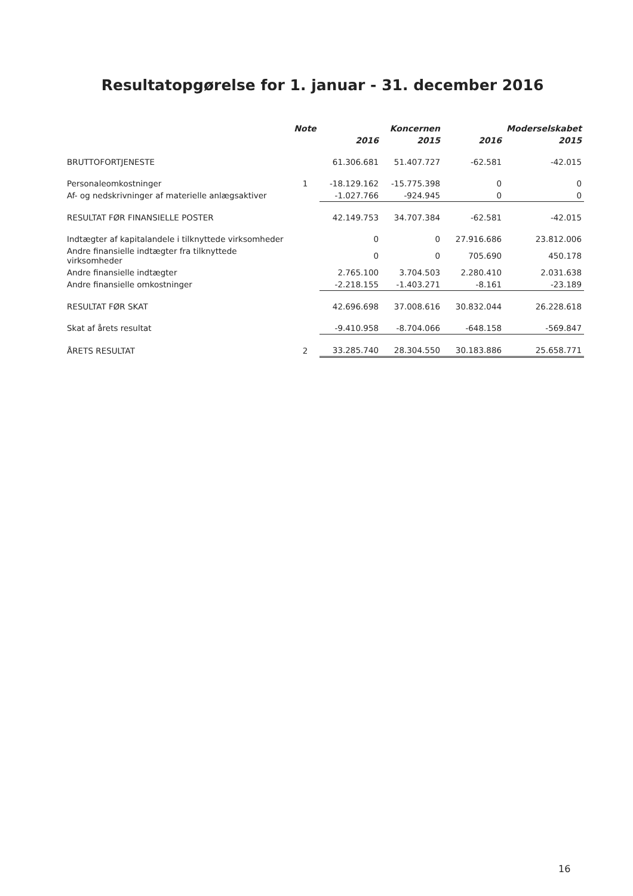Resultatopgørelse for 1. januar - 31. december 2016
| | Note | | Koncernen | | Moderselskabet |
| --- | --- | --- | --- | --- | --- |
| | | 2016 | 2015 | 2016 | 2015 |
| BRUTTOFORTJENESTE | | 61.306.681 | 51.407.727 | -62.581 | -42.015 |
| Personaleomkostninger | 1 | -18.129.162 | -15.775.398 | 0 | 0 |
| Af- og nedskrivninger af materielle anlægsaktiver | | -1.027.766 | -924.945 | 0 | 0 |
| RESULTAT FØR FINANSIELLE POSTER | | 42.149.753 | 34.707.384 | -62.581 | -42.015 |
| Indtægter af kapitalandele i tilknyttede virksomheder | | 0 | 0 | 27.916.686 | 23.812.006 |
| Andre finansielle indtægter fra tilknyttede virksomheder | | 0 | 0 | 705.690 | 450.178 |
| Andre finansielle indtægter | | 2.765.100 | 3.704.503 | 2.280.410 | 2.031.638 |
| Andre finansielle omkostninger | | -2.218.155 | -1.403.271 | -8.161 | -23.189 |
| RESULTAT FØR SKAT | | 42.696.698 | 37.008.616 | 30.832.044 | 26.228.618 |
| Skat af årets resultat | | -9.410.958 | -8.704.066 | -648.158 | -569.847 |
| ÅRETS RESULTAT | 2 | 33.285.740 | 28.304.550 | 30.183.886 | 25.658.771 |
16